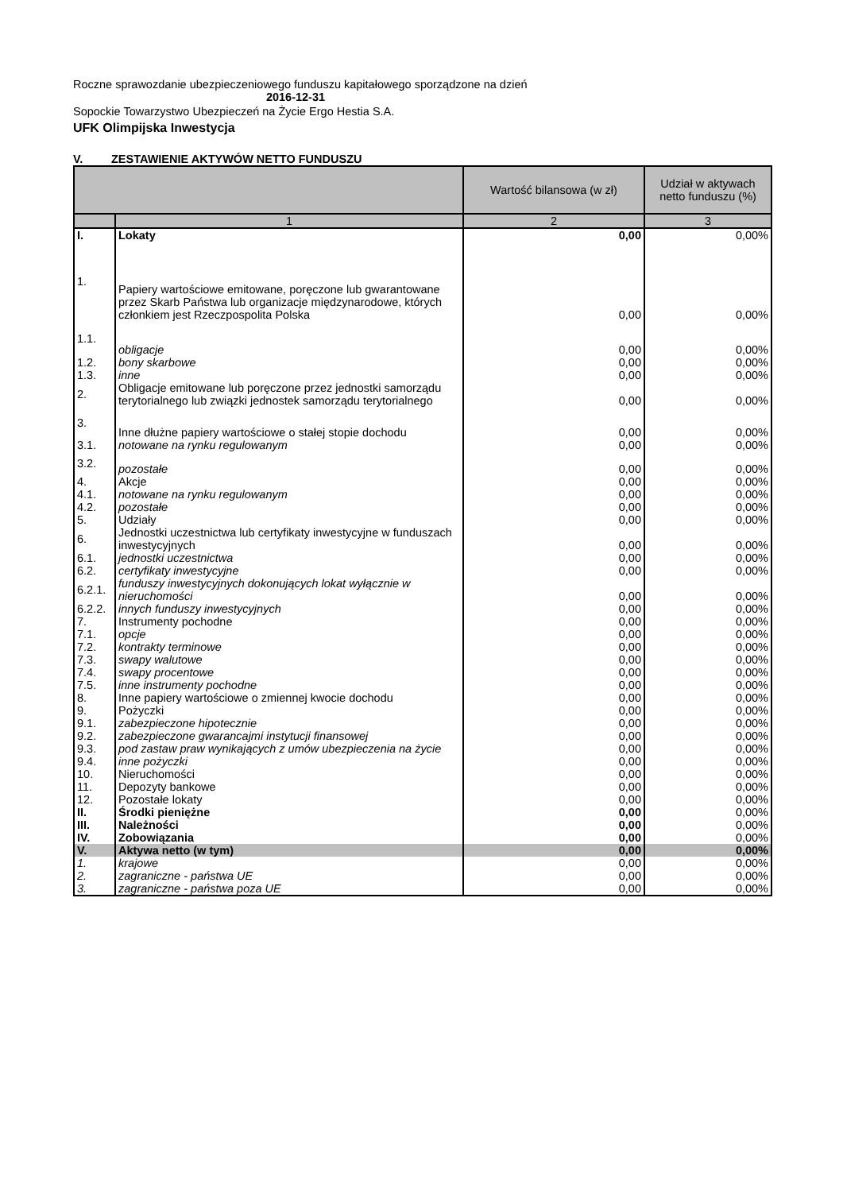Roczne sprawozdanie ubezpieczeniowego funduszu kapitałowego sporządzone na dzień
2016-12-31
Sopockie Towarzystwo Ubezpieczeń na Życie Ergo Hestia S.A.
UFK Olimpijska Inwestycja
V. ZESTAWIENIE AKTYWÓW NETTO FUNDUSZU
| | | Wartość bilansowa (w zł) | Udział w aktywach netto funduszu (%) |
| --- | --- | --- | --- |
| | 1 | 2 | 3 |
| I. | Lokaty | 0,00 | 0,00% |
| 1. | Papiery wartościowe emitowane, poręczone lub gwarantowane przez Skarb Państwa lub organizacje międzynarodowe, których członkiem jest Rzeczpospolita Polska | 0,00 | 0,00% |
| 1.1. | obligacje | 0,00 | 0,00% |
| 1.2. | bony skarbowe | 0,00 | 0,00% |
| 1.3. | inne | 0,00 | 0,00% |
| 2. | Obligacje emitowane lub poręczone przez jednostki samorządu terytorialnego lub związki jednostek samorządu terytorialnego | 0,00 | 0,00% |
| 3. | Inne dłużne papiery wartościowe o stałej stopie dochodu | 0,00 | 0,00% |
| 3.1. | notowane na rynku regulowanym | 0,00 | 0,00% |
| 3.2. | pozostałe | 0,00 | 0,00% |
| 4. | Akcje | 0,00 | 0,00% |
| 4.1. | notowane na rynku regulowanym | 0,00 | 0,00% |
| 4.2. | pozostałe | 0,00 | 0,00% |
| 5. | Udziały | 0,00 | 0,00% |
| 6. | Jednostki uczestnictwa lub certyfikaty inwestycyjne w funduszach inwestycyjnych | 0,00 | 0,00% |
| 6.1. | jednostki uczestnictwa | 0,00 | 0,00% |
| 6.2. | certyfikaty inwestycyjne | 0,00 | 0,00% |
| 6.2.1. | funduszy inwestycyjnych dokonujących lokat wyłącznie w nieruchomości | 0,00 | 0,00% |
| 6.2.2. | innych funduszy inwestycyjnych | 0,00 | 0,00% |
| 7. | Instrumenty pochodne | 0,00 | 0,00% |
| 7.1. | opcje | 0,00 | 0,00% |
| 7.2. | kontrakty terminowe | 0,00 | 0,00% |
| 7.3. | swapy walutowe | 0,00 | 0,00% |
| 7.4. | swapy procentowe | 0,00 | 0,00% |
| 7.5. | inne instrumenty pochodne | 0,00 | 0,00% |
| 8. | Inne papiery wartościowe o zmiennej kwocie dochodu | 0,00 | 0,00% |
| 9. | Pożyczki | 0,00 | 0,00% |
| 9.1. | zabezpieczone hipotecznie | 0,00 | 0,00% |
| 9.2. | zabezpieczone gwarancajmi instytucji finansowej | 0,00 | 0,00% |
| 9.3. | pod zastaw praw wynikających z umów ubezpieczenia na życie | 0,00 | 0,00% |
| 9.4. | inne pożyczki | 0,00 | 0,00% |
| 10. | Nieruchomości | 0,00 | 0,00% |
| 11. | Depozyty bankowe | 0,00 | 0,00% |
| 12. | Pozostałe lokaty | 0,00 | 0,00% |
| II. | Środki pieniężne | 0,00 | 0,00% |
| III. | Należności | 0,00 | 0,00% |
| IV. | Zobowiązania | 0,00 | 0,00% |
| V. | Aktywa netto (w tym) | 0,00 | 0,00% |
| 1. | krajowe | 0,00 | 0,00% |
| 2. | zagraniczne - państwa UE | 0,00 | 0,00% |
| 3. | zagraniczne - państwa poza UE | 0,00 | 0,00% |